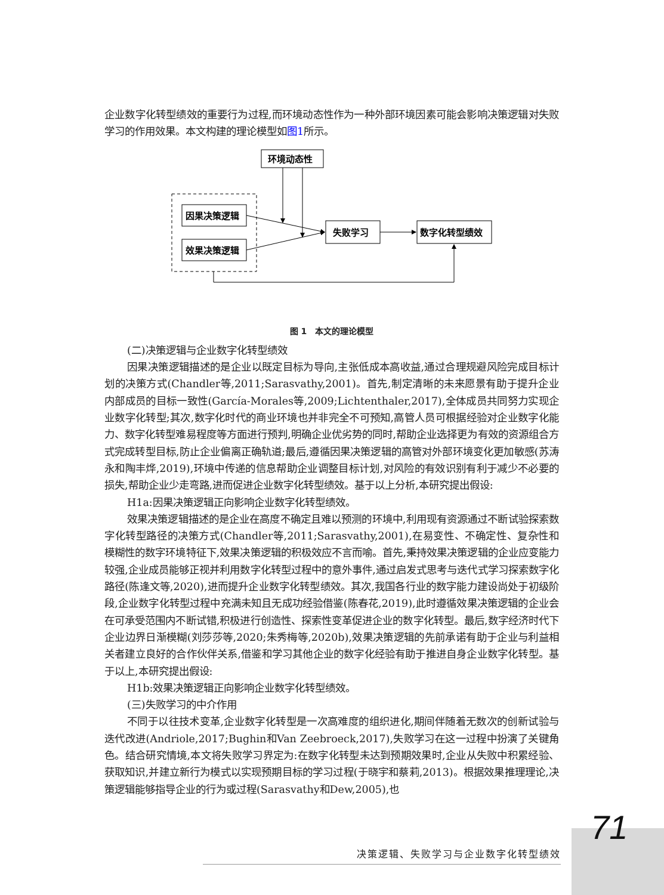企业数字化转型绩效的重要行为过程,而环境动态性作为一种外部环境因素可能会影响决策逻辑对失败学习的作用效果。本文构建的理论模型如图1所示。
环境动态性
因果决策逻辑
效果决策逻辑
失败学习
数字化转型绩效
图 1　本文的理论模型
(二)决策逻辑与企业数字化转型绩效
因果决策逻辑描述的是企业以既定目标为导向,主张低成本高收益,通过合理规避风险完成目标计划的决策方式(Chandler等,2011;Sarasvathy,2001)。首先,制定清晰的未来愿景有助于提升企业内部成员的目标一致性(García-Morales等,2009;Lichtenthaler,2017),全体成员共同努力实现企业数字化转型;其次,数字化时代的商业环境也并非完全不可预知,高管人员可根据经验对企业数字化能力、数字化转型难易程度等方面进行预判,明确企业优劣势的同时,帮助企业选择更为有效的资源组合方式完成转型目标,防止企业偏离正确轨道;最后,遵循因果决策逻辑的高管对外部环境变化更加敏感(苏涛永和陶丰烨,2019),环境中传递的信息帮助企业调整目标计划,对风险的有效识别有利于减少不必要的损失,帮助企业少走弯路,进而促进企业数字化转型绩效。基于以上分析,本研究提出假设:
H1a:因果决策逻辑正向影响企业数字化转型绩效。
效果决策逻辑描述的是企业在高度不确定且难以预测的环境中,利用现有资源通过不断试验探索数字化转型路径的决策方式(Chandler等,2011;Sarasvathy,2001),在易变性、不确定性、复杂性和模糊性的数字环境特征下,效果决策逻辑的积极效应不言而喻。首先,秉持效果决策逻辑的企业应变能力较强,企业成员能够正视并利用数字化转型过程中的意外事件,通过启发式思考与迭代式学习探索数字化路径(陈逢文等,2020),进而提升企业数字化转型绩效。其次,我国各行业的数字能力建设尚处于初级阶段,企业数字化转型过程中充满未知且无成功经验借鉴(陈春花,2019),此时遵循效果决策逻辑的企业会在可承受范围内不断试错,积极进行创造性、探索性变革促进企业的数字化转型。最后,数字经济时代下企业边界日渐模糊(刘莎莎等,2020;朱秀梅等,2020b),效果决策逻辑的先前承诺有助于企业与利益相关者建立良好的合作伙伴关系,借鉴和学习其他企业的数字化经验有助于推进自身企业数字化转型。基于以上,本研究提出假设:
H1b:效果决策逻辑正向影响企业数字化转型绩效。
(三)失败学习的中介作用
不同于以往技术变革,企业数字化转型是一次高难度的组织进化,期间伴随着无数次的创新试验与迭代改进(Andriole,2017;Bughin和Van Zeebroeck,2017),失败学习在这一过程中扮演了关键角色。结合研究情境,本文将失败学习界定为:在数字化转型未达到预期效果时,企业从失败中积累经验、获取知识,并建立新行为模式以实现预期目标的学习过程(于晓宇和蔡莉,2013)。根据效果推理理论,决策逻辑能够指导企业的行为或过程(Sarasvathy和Dew,2005),也
71
决策逻辑、失败学习与企业数字化转型绩效